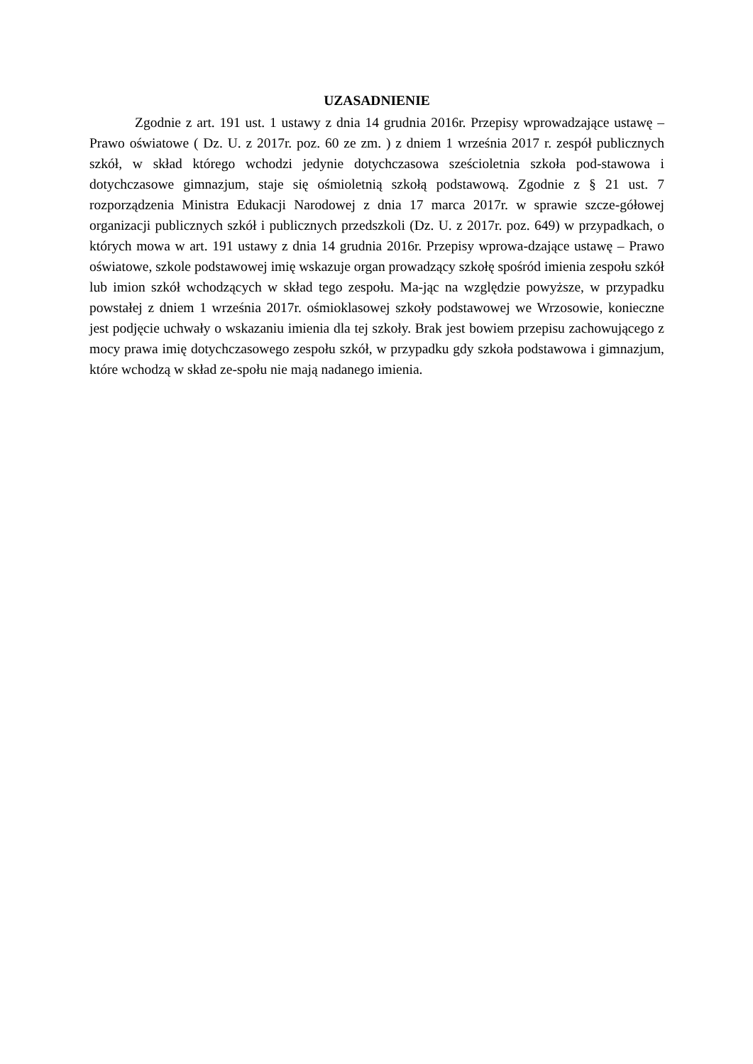UZASADNIENIE
Zgodnie z art. 191 ust. 1 ustawy z dnia 14 grudnia 2016r. Przepisy wprowadzające ustawę – Prawo oświatowe ( Dz. U. z 2017r. poz. 60 ze zm. ) z dniem 1 września 2017 r. zespół publicznych szkół, w skład którego wchodzi jedynie dotychczasowa sześcioletnia szkoła pod-stawowa i dotychczasowe gimnazjum, staje się ośmioletnią szkołą podstawową. Zgodnie z § 21 ust. 7 rozporządzenia Ministra Edukacji Narodowej z dnia 17 marca 2017r. w sprawie szcze-gółowej organizacji publicznych szkół i publicznych przedszkoli (Dz. U. z 2017r. poz. 649) w przypadkach, o których mowa w art. 191 ustawy z dnia 14 grudnia 2016r. Przepisy wprowa-dzające ustawę – Prawo oświatowe, szkole podstawowej imię wskazuje organ prowadzący szkołę spośród imienia zespołu szkół lub imion szkół wchodzących w skład tego zespołu. Ma-jąc na względzie powyższe, w przypadku powstałej z dniem 1 września 2017r. ośmioklasowej szkoły podstawowej we Wrzosowie, konieczne jest podjęcie uchwały o wskazaniu imienia dla tej szkoły. Brak jest bowiem przepisu zachowującego z mocy prawa imię dotychczasowego zespołu szkół, w przypadku gdy szkoła podstawowa i gimnazjum, które wchodzą w skład ze-społu nie mają nadanego imienia.